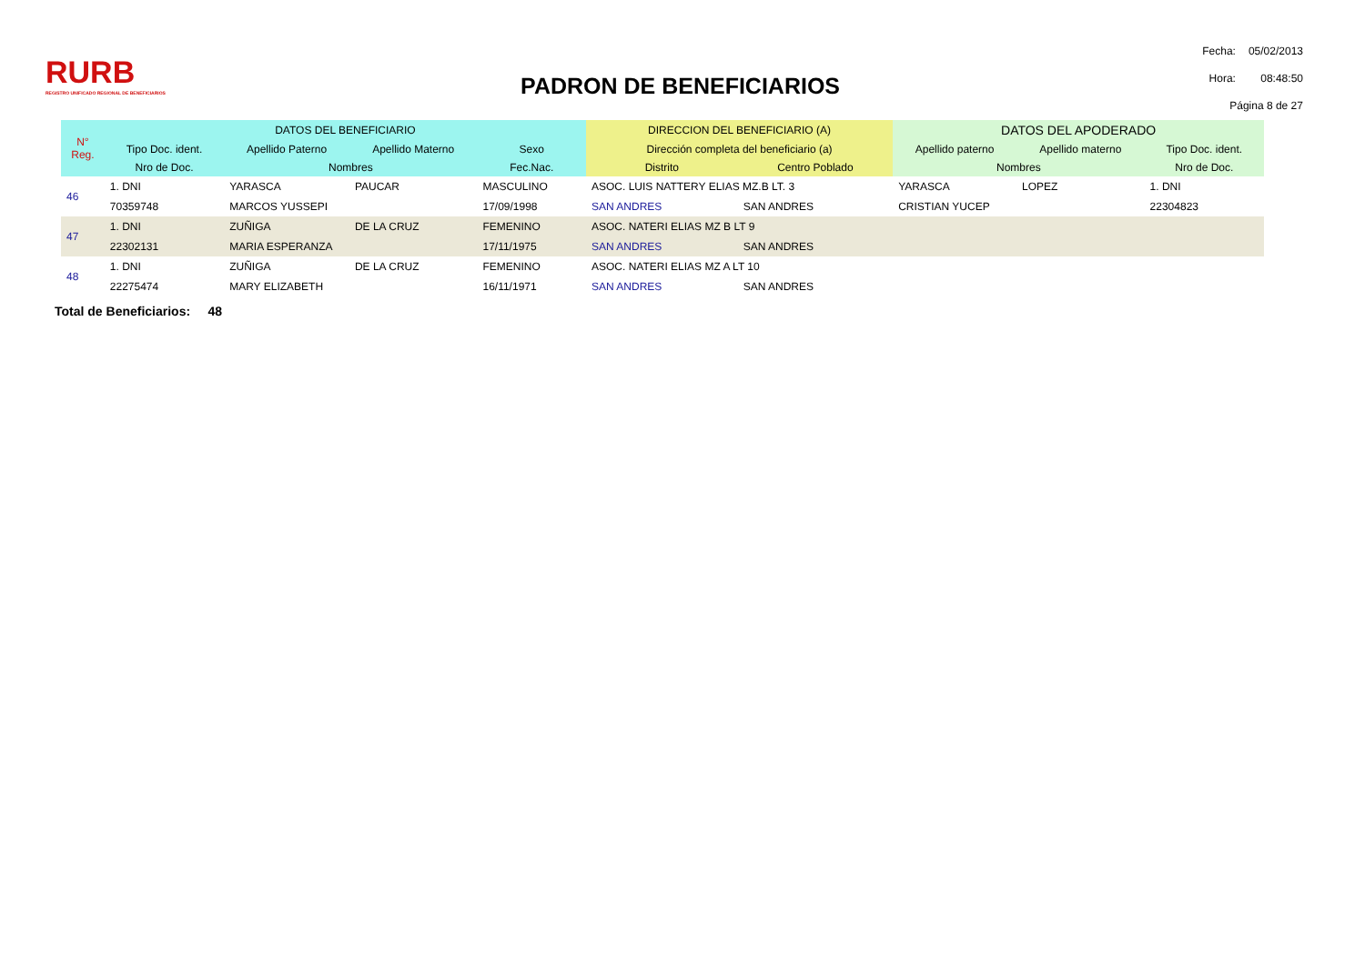RURB
REGISTRO UNIFICADO REGIONAL DE BENEFICIARIOS
PADRON DE BENEFICIARIOS
| Fecha: | 05/02/2013 |
| Hora: | 08:48:50 |
| Página 8 de 27 | |
| N° Reg. | DATOS DEL BENEFICIARIO | | | | DIRECCION DEL BENEFICIARIO (A) | | DATOS DEL APODERADO | | |
| --- | --- | --- | --- | --- | --- | --- | --- | --- | --- |
| | Tipo Doc. ident. | Apellido Paterno | Apellido Materno | Sexo | Dirección completa del beneficiario (a) | | Apellido paterno | Apellido materno | Tipo Doc. ident. |
| | Nro de Doc. | Nombres | | Fec.Nac. | Distrito | Centro Poblado | Nombres | | Nro de Doc. |
| 46 | 1. DNI | YARASCA | PAUCAR | MASCULINO | ASOC. LUIS NATTERY ELIAS MZ.B LT. 3 | | YARASCA | LOPEZ | 1. DNI |
| | 70359748 | MARCOS YUSSEPI | | 17/09/1998 | SAN ANDRES | SAN ANDRES | CRISTIAN YUCEP | | 22304823 |
| 47 | 1. DNI | ZUÑIGA | DE LA CRUZ | FEMENINO | ASOC. NATERI ELIAS MZ B LT 9 | | | | |
| | 22302131 | MARIA ESPERANZA | | 17/11/1975 | SAN ANDRES | SAN ANDRES | | | |
| 48 | 1. DNI | ZUÑIGA | DE LA CRUZ | FEMENINO | ASOC. NATERI ELIAS MZ A LT 10 | | | | |
| | 22275474 | MARY ELIZABETH | | 16/11/1971 | SAN ANDRES | SAN ANDRES | | | |
Total de Beneficiarios: 48